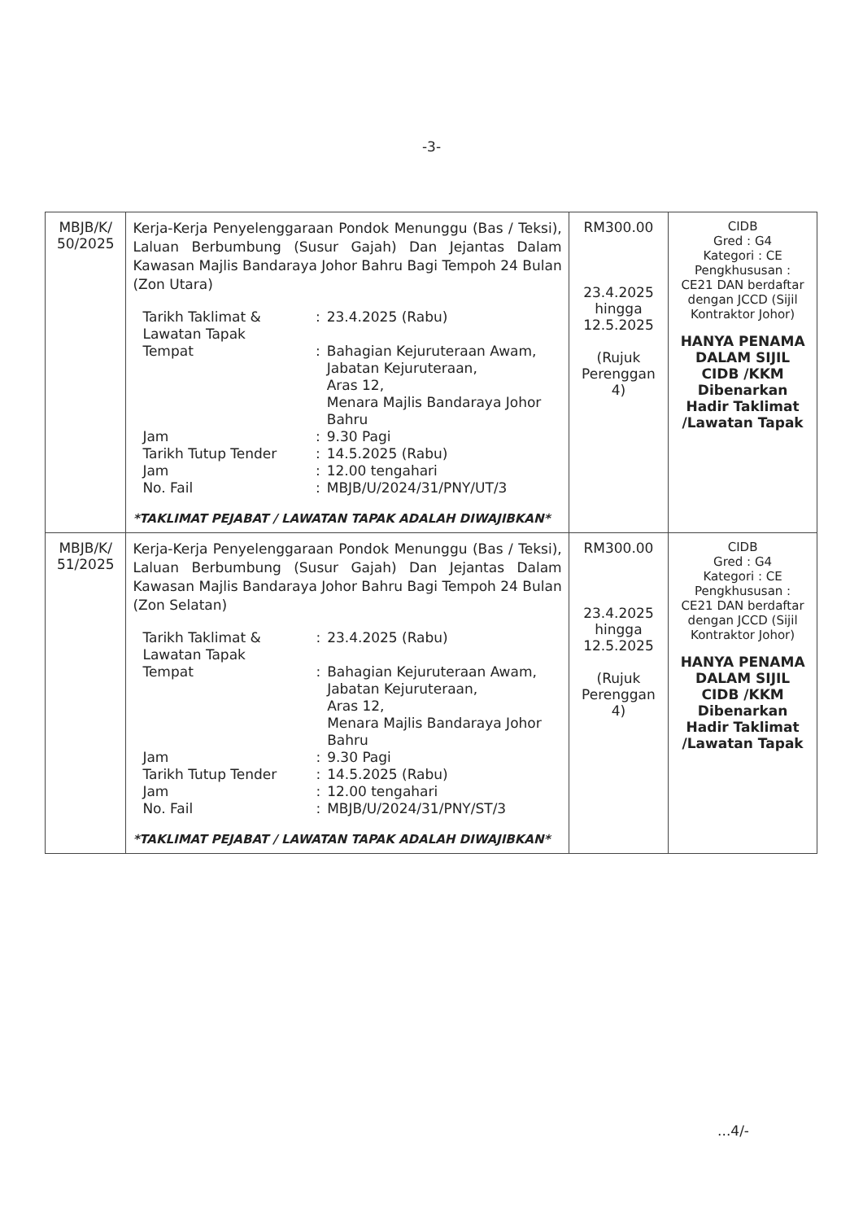-3-
| MBJB/K/ 50/2025 | Kerja-Kerja Penyelenggaraan Pondok Menunggu (Bas / Teksi), Laluan Berbumbung (Susur Gajah) Dan Jejantas Dalam Kawasan Majlis Bandaraya Johor Bahru Bagi Tempoh 24 Bulan (Zon Utara) / Tarikh Taklimat & Lawatan Tapak / : / 23.4.2025 (Rabu) / / Tempat / : / Bahagian Kejuruteraan Awam, Jabatan Kejuruteraan, Aras 12, Menara Majlis Bandaraya Johor Bahru / / Jam / : / 9.30 Pagi / / Tarikh Tutup Tender / : / 14.5.2025 (Rabu) / / Jam / : / 12.00 tengahari / / No. Fail / : / MBJB/U/2024/31/PNY/UT/3 / *TAKLIMAT PEJABAT / LAWATAN TAPAK ADALAH DIWAJIBKAN* | RM300.00 23.4.2025 hingga 12.5.2025 (Rujuk Perenggan 4) | CIDB Gred : G4 Kategori : CE Pengkhususan : CE21 DAN berdaftar dengan JCCD (Sijil Kontraktor Johor) HANYA PENAMA DALAM SIJIL CIDB /KKM Dibenarkan Hadir Taklimat /Lawatan Tapak |
| MBJB/K/ 51/2025 | Kerja-Kerja Penyelenggaraan Pondok Menunggu (Bas / Teksi), Laluan Berbumbung (Susur Gajah) Dan Jejantas Dalam Kawasan Majlis Bandaraya Johor Bahru Bagi Tempoh 24 Bulan (Zon Selatan) / Tarikh Taklimat & Lawatan Tapak / : / 23.4.2025 (Rabu) / / Tempat / : / Bahagian Kejuruteraan Awam, Jabatan Kejuruteraan, Aras 12, Menara Majlis Bandaraya Johor Bahru / / Jam / : / 9.30 Pagi / / Tarikh Tutup Tender / : / 14.5.2025 (Rabu) / / Jam / : / 12.00 tengahari / / No. Fail / : / MBJB/U/2024/31/PNY/ST/3 / *TAKLIMAT PEJABAT / LAWATAN TAPAK ADALAH DIWAJIBKAN* | RM300.00 23.4.2025 hingga 12.5.2025 (Rujuk Perenggan 4) | CIDB Gred : G4 Kategori : CE Pengkhususan : CE21 DAN berdaftar dengan JCCD (Sijil Kontraktor Johor) HANYA PENAMA DALAM SIJIL CIDB /KKM Dibenarkan Hadir Taklimat /Lawatan Tapak |
...4/-